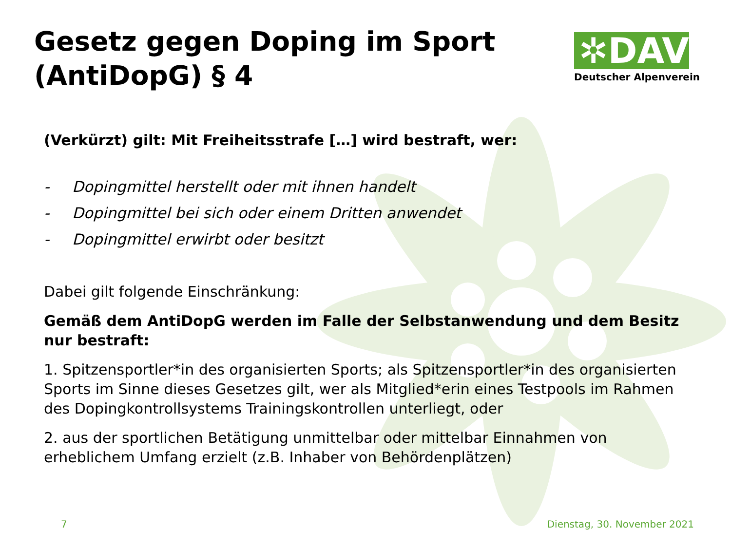✲DAV
Deutscher Alpenverein
Gesetz gegen Doping im Sport (AntiDopG) § 4
(Verkürzt) gilt: Mit Freiheitsstrafe […] wird bestraft, wer:
- Dopingmittel herstellt oder mit ihnen handelt
- Dopingmittel bei sich oder einem Dritten anwendet
- Dopingmittel erwirbt oder besitzt
Dabei gilt folgende Einschränkung:
Gemäß dem AntiDopG werden im Falle der Selbstanwendung und dem Besitz nur bestraft:
1. Spitzensportler*in des organisierten Sports; als Spitzensportler*in des organisierten Sports im Sinne dieses Gesetzes gilt, wer als Mitglied*erin eines Testpools im Rahmen des Dopingkontrollsystems Trainingskontrollen unterliegt, oder
2. aus der sportlichen Betätigung unmittelbar oder mittelbar Einnahmen von erheblichem Umfang erzielt (z.B. Inhaber von Behördenplätzen)
7 Dienstag, 30. November 2021